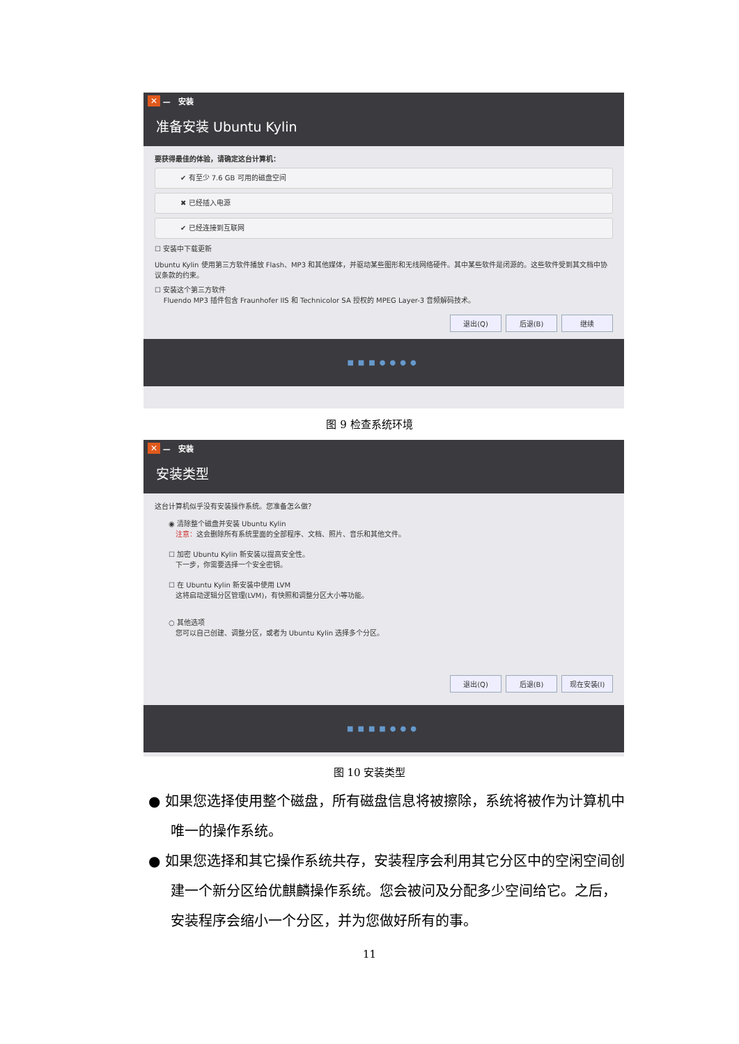✕ — 安装
准备安装 Ubuntu Kylin
要获得最佳的体验，请确定这台计算机：
✔ 有至少 7.6 GB 可用的磁盘空间
✖ 已经插入电源
✔ 已经连接到互联网
☐ 安装中下载更新
Ubuntu Kylin 使用第三方软件播放 Flash、MP3 和其他媒体，并驱动某些图形和无线网络硬件。其中某些软件是闭源的。这些软件受到其文档中协议条款的约束。
☐ 安装这个第三方软件
Fluendo MP3 插件包含 Fraunhofer IIS 和 Technicolor SA 授权的 MPEG Layer-3 音频解码技术。
退出(Q) 后退(B) 继续
■■■●●●●
图 9 检查系统环境
✕ — 安装
安装类型
这台计算机似乎没有安装操作系统。您准备怎么做？
◉ 清除整个磁盘并安装 Ubuntu Kylin
注意：这会删除所有系统里面的全部程序、文档、照片、音乐和其他文件。
☐ 加密 Ubuntu Kylin 新安装以提高安全性。
下一步，你需要选择一个安全密钥。
☐ 在 Ubuntu Kylin 新安装中使用 LVM
这将启动逻辑分区管理(LVM)，有快照和调整分区大小等功能。
○ 其他选项
您可以自己创建、调整分区，或者为 Ubuntu Kylin 选择多个分区。
退出(Q) 后退(B) 现在安装(I)
■■■■●●●
图 10 安装类型
● 如果您选择使用整个磁盘，所有磁盘信息将被擦除，系统将被作为计算机中唯一的操作系统。
● 如果您选择和其它操作系统共存，安装程序会利用其它分区中的空闲空间创建一个新分区给优麒麟操作系统。您会被问及分配多少空间给它。之后，安装程序会缩小一个分区，并为您做好所有的事。
11